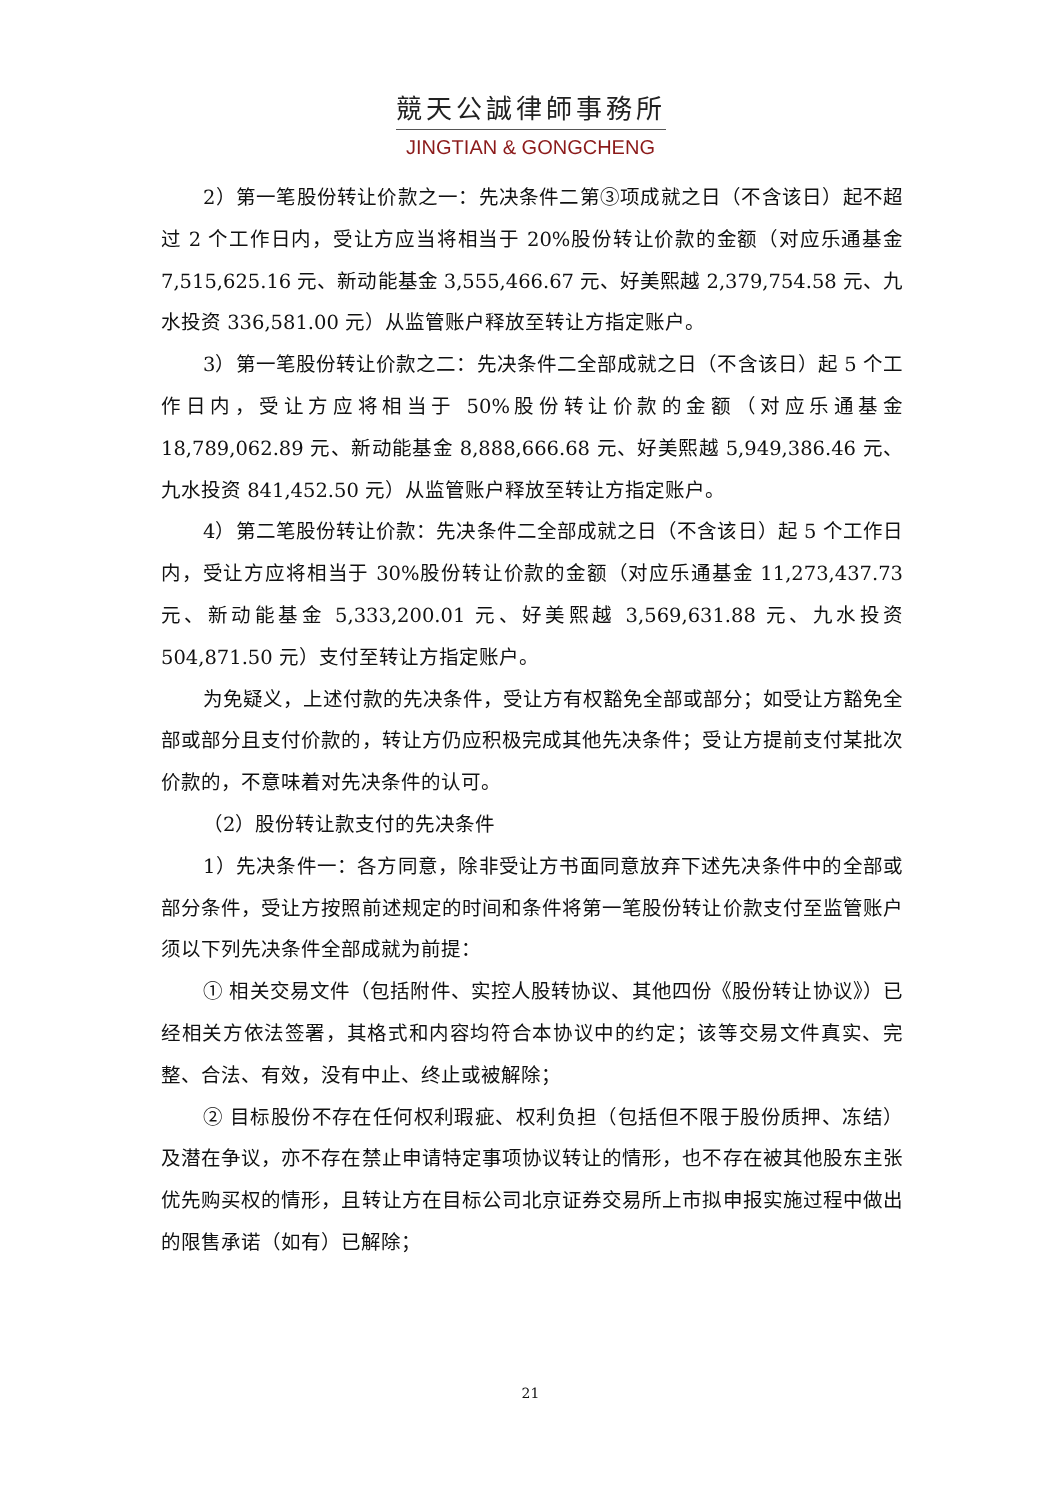競天公誠律師事務所
JINGTIAN & GONGCHENG
2）第一笔股份转让价款之一：先决条件二第③项成就之日（不含该日）起不超过 2 个工作日内，受让方应当将相当于 20%股份转让价款的金额（对应乐通基金 7,515,625.16 元、新动能基金 3,555,466.67 元、好美熙越 2,379,754.58 元、九水投资 336,581.00 元）从监管账户释放至转让方指定账户。
3）第一笔股份转让价款之二：先决条件二全部成就之日（不含该日）起 5 个工作日内，受让方应将相当于 50%股份转让价款的金额（对应乐通基金 18,789,062.89 元、新动能基金 8,888,666.68 元、好美熙越 5,949,386.46 元、九水投资 841,452.50 元）从监管账户释放至转让方指定账户。
4）第二笔股份转让价款：先决条件二全部成就之日（不含该日）起 5 个工作日内，受让方应将相当于 30%股份转让价款的金额（对应乐通基金 11,273,437.73 元、新动能基金 5,333,200.01 元、好美熙越 3,569,631.88 元、九水投资 504,871.50 元）支付至转让方指定账户。
为免疑义，上述付款的先决条件，受让方有权豁免全部或部分；如受让方豁免全部或部分且支付价款的，转让方仍应积极完成其他先决条件；受让方提前支付某批次价款的，不意味着对先决条件的认可。
（2）股份转让款支付的先决条件
1）先决条件一：各方同意，除非受让方书面同意放弃下述先决条件中的全部或部分条件，受让方按照前述规定的时间和条件将第一笔股份转让价款支付至监管账户须以下列先决条件全部成就为前提：
① 相关交易文件（包括附件、实控人股转协议、其他四份《股份转让协议》）已经相关方依法签署，其格式和内容均符合本协议中的约定；该等交易文件真实、完整、合法、有效，没有中止、终止或被解除；
② 目标股份不存在任何权利瑕疵、权利负担（包括但不限于股份质押、冻结）及潜在争议，亦不存在禁止申请特定事项协议转让的情形，也不存在被其他股东主张优先购买权的情形，且转让方在目标公司北京证券交易所上市拟申报实施过程中做出的限售承诺（如有）已解除；
21